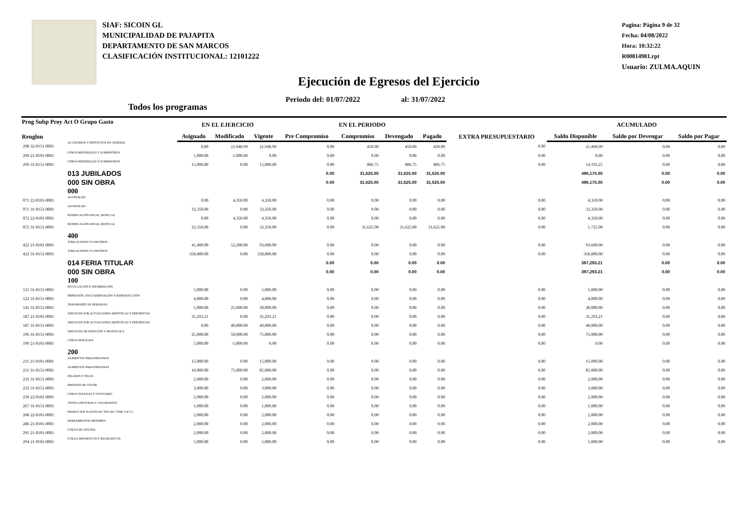SIAF: SICOIN GL
MUNICIPALIDAD DE PAJAPITA
DEPARTAMENTO DE SAN MARCOS
CLASIFICACIÓN INSTITUCIONAL: 12101222
Pagina: Página 9 de 32
Fecha: 04/08/2022
Hora: 10:32:22
R00814981.rpt
Usuario: ZULMA.AQUIN
Ejecución de Egresos del Ejercicio
Periodo del: 01/07/2022 al: 31/07/2022
Todos los programas
| Prog Subp Proy Act O Grupo Gasto Renglon | | EN EL EJERCICIO | | | EN EL PERIODO | | | | EXTRA PRESUPUESTARIO | ACUMULADO | | |
| --- | --- | --- | --- | --- | --- | --- | --- | --- | --- | --- | --- | --- |
| | | Asignado | Modificado | Vigente | Pre Compromiso | Compromiso | Devengado | Pagado | | Saldo Disponible | Saldo por Devengar | Saldo por Pagar |
| 298 32-0151-0001 | ACCESORIOS Y REPUESTOS EN GENERAL | 0.00 | 21,948.99 | 21,948.99 | 0.00 | 450.00 | 450.00 | 450.00 | 0.00 | 21,498.99 | 0.00 | 0.00 |
| 299 21-0101-0001 | OTROS MATERIALES Y SUMINISTROS | 1,000.00 | -1,000.00 | 0.00 | 0.00 | 0.00 | 0.00 | 0.00 | 0.00 | 0.00 | 0.00 | 0.00 |
| 299 31-0151-0001 | OTROS MATERIALES Y SUMINISTROS | 15,000.00 | 0.00 | 15,000.00 | 0.00 | 806.75 | 806.75 | 806.75 | 0.00 | 14,193.25 | 0.00 | 0.00 |
| | 013 JUBILADOS | | | | 0.00 | 31,625.00 | 31,625.00 | 31,625.00 | | 496,175.00 | 0.00 | 0.00 |
| | 000 SIN OBRA | | | | 0.00 | 31,625.00 | 31,625.00 | 31,625.00 | | 496,175.00 | 0.00 | 0.00 |
| | 000 | | | | | | | | | | | |
| 071 22-0101-0001 | AGUINALDO | 0.00 | 4,350.00 | 4,350.00 | 0.00 | 0.00 | 0.00 | 0.00 | 0.00 | 4,350.00 | 0.00 | 0.00 |
| 071 31-0151-0001 | AGUINALDO | 33,350.00 | 0.00 | 33,350.00 | 0.00 | 0.00 | 0.00 | 0.00 | 0.00 | 33,350.00 | 0.00 | 0.00 |
| 072 22-0101-0001 | BONIFICACIÓN ANUAL (BONO 14) | 0.00 | 4,350.00 | 4,350.00 | 0.00 | 0.00 | 0.00 | 0.00 | 0.00 | 4,350.00 | 0.00 | 0.00 |
| 072 31-0151-0001 | BONIFICACIÓN ANUAL (BONO 14) | 33,350.00 | 0.00 | 33,350.00 | 0.00 | 31,625.00 | 31,625.00 | 31,625.00 | 0.00 | 1,725.00 | 0.00 | 0.00 |
| | 400 | | | | | | | | | | | |
| 422 21-0101-0001 | JUBILACIONES Y/O RETIROS | 41,400.00 | 52,200.00 | 93,600.00 | 0.00 | 0.00 | 0.00 | 0.00 | 0.00 | 93,600.00 | 0.00 | 0.00 |
| 422 31-0151-0001 | JUBILACIONES Y/O RETIROS | 358,800.00 | 0.00 | 358,800.00 | 0.00 | 0.00 | 0.00 | 0.00 | 0.00 | 358,800.00 | 0.00 | 0.00 |
| | 014 FERIA TITULAR | | | | 0.00 | 0.00 | 0.00 | 0.00 | | 397,293.21 | 0.00 | 0.00 |
| | 000 SIN OBRA | | | | 0.00 | 0.00 | 0.00 | 0.00 | | 397,293.21 | 0.00 | 0.00 |
| | 100 | | | | | | | | | | | |
| 121 31-0151-0001 | DIVULGACIÓN E INFORMACIÓN | 5,000.00 | 0.00 | 5,000.00 | 0.00 | 0.00 | 0.00 | 0.00 | 0.00 | 5,000.00 | 0.00 | 0.00 |
| 122 31-0151-0001 | IMPRESIÓN, ENCUADERNACIÓN Y REPRODUCCIÓN | 4,000.00 | 0.00 | 4,000.00 | 0.00 | 0.00 | 0.00 | 0.00 | 0.00 | 4,000.00 | 0.00 | 0.00 |
| 141 31-0151-0001 | TRANSPORTE DE PERSONAS | 5,000.00 | 25,000.00 | 30,000.00 | 0.00 | 0.00 | 0.00 | 0.00 | 0.00 | 30,000.00 | 0.00 | 0.00 |
| 187 21-0101-0001 | SERVICIOS POR ACTUACIONES ARTÍSTICAS Y DEPORTIVAS | 35,293.21 | 0.00 | 35,293.21 | 0.00 | 0.00 | 0.00 | 0.00 | 0.00 | 35,293.21 | 0.00 | 0.00 |
| 187 31-0151-0001 | SERVICIOS POR ACTUACIONES ARTÍSTICAS Y DEPORTIVAS | 0.00 | 40,000.00 | 40,000.00 | 0.00 | 0.00 | 0.00 | 0.00 | 0.00 | 40,000.00 | 0.00 | 0.00 |
| 196 31-0151-0001 | SERVICIOS DE ATENCIÓN Y PROTOCOLO | 25,000.00 | 50,000.00 | 75,000.00 | 0.00 | 0.00 | 0.00 | 0.00 | 0.00 | 75,000.00 | 0.00 | 0.00 |
| 199 21-0101-0001 | OTROS SERVICIOS | 5,000.00 | -5,000.00 | 0.00 | 0.00 | 0.00 | 0.00 | 0.00 | 0.00 | 0.00 | 0.00 | 0.00 |
| | 200 | | | | | | | | | | | |
| 211 21-0101-0001 | ALIMENTOS PARA PERSONAS | 15,000.00 | 0.00 | 15,000.00 | 0.00 | 0.00 | 0.00 | 0.00 | 0.00 | 15,000.00 | 0.00 | 0.00 |
| 211 31-0151-0001 | ALIMENTOS PARA PERSONAS | 10,000.00 | 75,000.00 | 85,000.00 | 0.00 | 0.00 | 0.00 | 0.00 | 0.00 | 85,000.00 | 0.00 | 0.00 |
| 231 31-0151-0001 | HILADOS Y TELAS | 2,000.00 | 0.00 | 2,000.00 | 0.00 | 0.00 | 0.00 | 0.00 | 0.00 | 2,000.00 | 0.00 | 0.00 |
| 233 31-0151-0001 | PRENDAS DE VESTIR | 3,000.00 | 0.00 | 3,000.00 | 0.00 | 0.00 | 0.00 | 0.00 | 0.00 | 3,000.00 | 0.00 | 0.00 |
| 239 22-0101-0001 | OTROS TEXTILES Y VESTUARIO | 2,000.00 | 0.00 | 2,000.00 | 0.00 | 0.00 | 0.00 | 0.00 | 0.00 | 2,000.00 | 0.00 | 0.00 |
| 267 31-0151-0001 | TINTES, PINTURAS Y COLORANTES | 1,000.00 | 0.00 | 1,000.00 | 0.00 | 0.00 | 0.00 | 0.00 | 0.00 | 1,000.00 | 0.00 | 0.00 |
| 268 22-0101-0001 | PRODUCTOS PLÁSTICOS, NYLON, VINIL Y P.V.C. | 2,000.00 | 0.00 | 2,000.00 | 0.00 | 0.00 | 0.00 | 0.00 | 0.00 | 2,000.00 | 0.00 | 0.00 |
| 286 21-0101-0001 | HERRAMIENTAS MENORES | 2,000.00 | 0.00 | 2,000.00 | 0.00 | 0.00 | 0.00 | 0.00 | 0.00 | 2,000.00 | 0.00 | 0.00 |
| 291 21-0101-0001 | ÚTILES DE OFICINA | 2,000.00 | 0.00 | 2,000.00 | 0.00 | 0.00 | 0.00 | 0.00 | 0.00 | 2,000.00 | 0.00 | 0.00 |
| 294 21-0101-0001 | ÚTILES DEPORTIVOS Y RECREATIVOS | 5,000.00 | 0.00 | 5,000.00 | 0.00 | 0.00 | 0.00 | 0.00 | 0.00 | 5,000.00 | 0.00 | 0.00 |